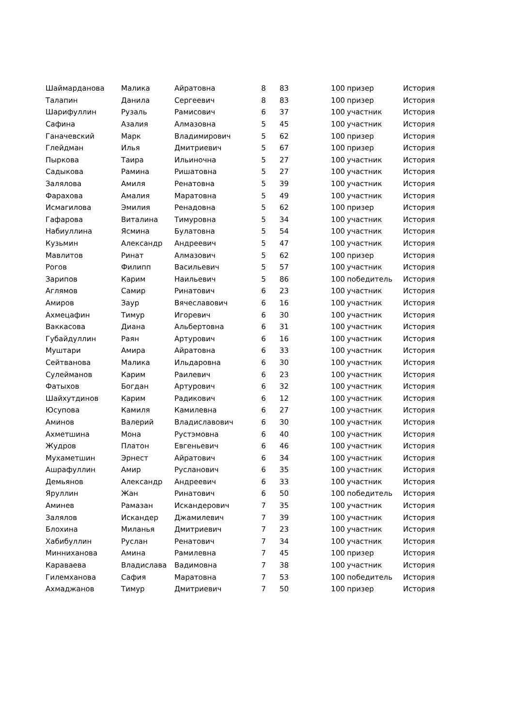| Шаймарданова | Малика | Айратовна | 8 | 83 | 100 | призер | История |
| Талапин | Данила | Сергеевич | 8 | 83 | 100 | призер | История |
| Шарифуллин | Рузаль | Рамисович | 6 | 37 | 100 | участник | История |
| Сафина | Азалия | Алмазовна | 5 | 45 | 100 | участник | История |
| Ганачевский | Марк | Владимирович | 5 | 62 | 100 | призер | История |
| Глейдман | Илья | Дмитриевич | 5 | 67 | 100 | призер | История |
| Пыркова | Таира | Ильиночна | 5 | 27 | 100 | участник | История |
| Садыкова | Рамина | Ришатовна | 5 | 27 | 100 | участник | История |
| Залялова | Амиля | Ренатовна | 5 | 39 | 100 | участник | История |
| Фарахова | Амалия | Маратовна | 5 | 49 | 100 | участник | История |
| Исмагилова | Эмилия | Ренадовна | 5 | 62 | 100 | призер | История |
| Гафарова | Виталина | Тимуровна | 5 | 34 | 100 | участник | История |
| Набиуллина | Ясмина | Булатовна | 5 | 54 | 100 | участник | История |
| Кузьмин | Александр | Андреевич | 5 | 47 | 100 | участник | История |
| Мавлитов | Ринат | Алмазович | 5 | 62 | 100 | призер | История |
| Рогов | Филипп | Васильевич | 5 | 57 | 100 | участник | История |
| Зарипов | Карим | Наильевич | 5 | 86 | 100 | победитель | История |
| Аглямов | Самир | Ринатович | 6 | 23 | 100 | участник | История |
| Амиров | Заур | Вячеславович | 6 | 16 | 100 | участник | История |
| Ахмецафин | Тимур | Игоревич | 6 | 30 | 100 | участник | История |
| Ваккасова | Диана | Альбертовна | 6 | 31 | 100 | участник | История |
| Губайдуллин | Раян | Артурович | 6 | 16 | 100 | участник | История |
| Муштари | Амира | Айратовна | 6 | 33 | 100 | участник | История |
| Сейтванова | Малика | Ильдаровна | 6 | 30 | 100 | участник | История |
| Сулейманов | Карим | Раилевич | 6 | 23 | 100 | участник | История |
| Фатыхов | Богдан | Артурович | 6 | 32 | 100 | участник | История |
| Шайхутдинов | Карим | Радикович | 6 | 12 | 100 | участник | История |
| Юсупова | Камиля | Камилевна | 6 | 27 | 100 | участник | История |
| Аминов | Валерий | Владиславович | 6 | 30 | 100 | участник | История |
| Ахметшина | Мона | Рустэмовна | 6 | 40 | 100 | участник | История |
| Жудров | Платон | Евгеньевич | 6 | 46 | 100 | участник | История |
| Мухаметшин | Эрнест | Айратович | 6 | 34 | 100 | участник | История |
| Ашрафуллин | Амир | Русланович | 6 | 35 | 100 | участник | История |
| Демьянов | Александр | Андреевич | 6 | 33 | 100 | участник | История |
| Яруллин | Жан | Ринатович | 6 | 50 | 100 | победитель | История |
| Аминев | Рамазан | Искандерович | 7 | 35 | 100 | участник | История |
| Залялов | Искандер | Джамилевич | 7 | 39 | 100 | участник | История |
| Блохина | Миланья | Дмитриевич | 7 | 23 | 100 | участник | История |
| Хабибуллин | Руслан | Ренатович | 7 | 34 | 100 | участник | История |
| Минниханова | Амина | Рамилевна | 7 | 45 | 100 | призер | История |
| Караваева | Владислава | Вадимовна | 7 | 38 | 100 | участник | История |
| Гилемханова | Сафия | Маратовна | 7 | 53 | 100 | победитель | История |
| Ахмаджанов | Тимур | Дмитриевич | 7 | 50 | 100 | призер | История |